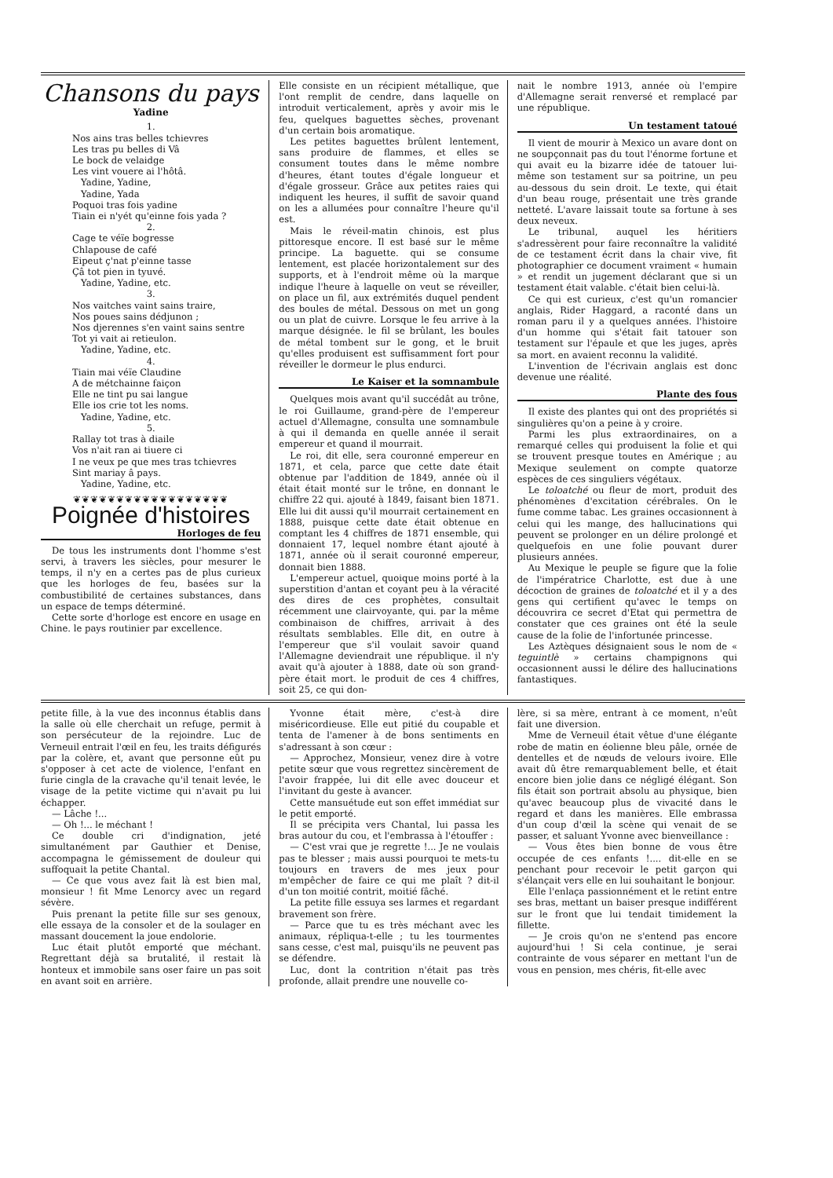Chansons du pays
Yadine
1.
Nos ains tras belles tchievres
Les tras pu belles di Vâ
Le bock de velaidge
Les vint vouere ai l'hôtâ.
Yadine, Yadine,
Yadine, Yada
Poquoi tras fois yadine
Tiain ei n'yét qu'einne fois yada ?
2.
Cage te véïe bogresse
Chlapouse de café
Eipeut ç'nat p'einne tasse
Çâ tot pien in tyuvé.
Yadine, Yadine, etc.
3.
Nos vaitches vaint sains traire,
Nos poues sains dédjunon ;
Nos djerennes s'en vaint sains sentre
Tot yi vait ai retieulon.
Yadine, Yadine, etc.
4.
Tiain mai véïe Claudine
A de métchainne faiçon
Elle ne tint pu sai langue
Elle ios crie tot les noms.
Yadine, Yadine, etc.
5.
Rallay tot tras à diaile
Vos n'ait ran ai tiuere ci
I ne veux pe que mes tras tchievres
Sint mariay â pays.
Yadine, Yadine, etc.
❦❦❦❦❦❦❦❦❦❦❦❦❦❦❦❦❦❦
Poignée d'histoires
Horloges de feu
De tous les instruments dont l'homme s'est servi, à travers les siècles, pour mesurer le temps, il n'y en a certes pas de plus curieux que les horloges de feu, basées sur la combustibilité de certaines substances, dans un espace de temps déterminé.
Cette sorte d'horloge est encore en usage en Chine. le pays routinier par excellence.
Elle consiste en un récipient métallique, que l'ont remplit de cendre, dans laquelle on introduit verticalement, après y avoir mis le feu, quelques baguettes sèches, provenant d'un certain bois aromatique.
Les petites baguettes brûlent lentement, sans produire de flammes, et elles se consument toutes dans le même nombre d'heures, étant toutes d'égale longueur et d'égale grosseur. Grâce aux petites raies qui indiquent les heures, il suffit de savoir quand on les a allumées pour connaître l'heure qu'il est.
Mais le réveil-matin chinois, est plus pittoresque encore. Il est basé sur le même principe. La baguette. qui se consume lentement, est placée horizontalement sur des supports, et à l'endroit même où la marque indique l'heure à laquelle on veut se réveiller, on place un fil, aux extrémités duquel pendent des boules de métal. Dessous on met un gong ou un plat de cuivre. Lorsque le feu arrive à la marque désignée. le fil se brûlant, les boules de métal tombent sur le gong, et le bruit qu'elles produisent est suffisamment fort pour réveiller le dormeur le plus endurci.
Le Kaiser et la somnambule
Quelques mois avant qu'il succédât au trône, le roi Guillaume, grand-père de l'empereur actuel d'Allemagne, consulta une somnambule à qui il demanda en quelle année il serait empereur et quand il mourrait.
Le roi, dit elle, sera couronné empereur en 1871, et cela, parce que cette date était obtenue par l'addition de 1849, année où il était était monté sur le trône, en donnant le chiffre 22 qui. ajouté à 1849, faisant bien 1871. Elle lui dit aussi qu'il mourrait certainement en 1888, puisque cette date était obtenue en comptant les 4 chiffres de 1871 ensemble, qui donnaient 17, lequel nombre étant ajouté à 1871, année où il serait couronné empereur, donnait bien 1888.
L'empereur actuel, quoique moins porté à la superstition d'antan et coyant peu à la véracité des dires de ces prophètes, consultait récemment une clairvoyante, qui. par la même combinaison de chiffres, arrivait à des résultats semblables. Elle dit, en outre à l'empereur que s'il voulait savoir quand l'Allemagne deviendrait une république. il n'y avait qu'à ajouter à 1888, date où son grand-père était mort. le produit de ces 4 chiffres, soit 25, ce qui don-
nait le nombre 1913, année où l'empire d'Allemagne serait renversé et remplacé par une république.
Un testament tatoué
Il vient de mourir à Mexico un avare dont on ne soupçonnait pas du tout l'énorme fortune et qui avait eu la bizarre idée de tatouer lui-même son testament sur sa poitrine, un peu au-dessous du sein droit. Le texte, qui était d'un beau rouge, présentait une très grande netteté. L'avare laissait toute sa fortune à ses deux neveux.
Le tribunal, auquel les héritiers s'adressèrent pour faire reconnaître la validité de ce testament écrit dans la chair vive, fit photographier ce document vraiment « humain » et rendit un jugement déclarant que si un testament était valable. c'était bien celui-là.
Ce qui est curieux, c'est qu'un romancier anglais, Rider Haggard, a raconté dans un roman paru il y a quelques années. l'histoire d'un homme qui s'était fait tatouer son testament sur l'épaule et que les juges, après sa mort. en avaient reconnu la validité.
L'invention de l'écrivain anglais est donc devenue une réalité.
Plante des fous
Il existe des plantes qui ont des propriétés si singulières qu'on a peine à y croire.
Parmi les plus extraordinaires, on a remarqué celles qui produisent la folie et qui se trouvent presque toutes en Amérique ; au Mexique seulement on compte quatorze espèces de ces singuliers végétaux.
Le toloatché ou fleur de mort, produit des phénomènes d'excitation cérébrales. On le fume comme tabac. Les graines occasionnent à celui qui les mange, des hallucinations qui peuvent se prolonger en un délire prolongé et quelquefois en une folie pouvant durer plusieurs années.
Au Mexique le peuple se figure que la folie de l'impératrice Charlotte, est due à une décoction de graines de toloatché et il y a des gens qui certifient qu'avec le temps on découvrira ce secret d'Etat qui permettra de constater que ces graines ont été la seule cause de la folie de l'infortunée princesse.
Les Aztèques désignaient sous le nom de « teguintlè » certains champignons qui occasionnent aussi le délire des hallucinations fantastiques.
petite fille, à la vue des inconnus établis dans la salle où elle cherchait un refuge, permit à son persécuteur de la rejoindre. Luc de Verneuil entrait l'œil en feu, les traits défigurés par la colère, et, avant que personne eût pu s'opposer à cet acte de violence, l'enfant en furie cingla de la cravache qu'il tenait levée, le visage de la petite victime qui n'avait pu lui échapper.
— Lâche !...
— Oh !... le méchant !
Ce double cri d'indignation, jeté simultanément par Gauthier et Denise, accompagna le gémissement de douleur qui suffoquait la petite Chantal.
— Ce que vous avez fait là est bien mal, monsieur ! fit Mme Lenorcy avec un regard sévère.
Puis prenant la petite fille sur ses genoux, elle essaya de la consoler et de la soulager en massant doucement la joue endolorie.
Luc était plutôt emporté que méchant. Regrettant déjà sa brutalité, il restait là honteux et immobile sans oser faire un pas soit en avant soit en arrière.
Yvonne était mère, c'est-à dire miséricordieuse. Elle eut pitié du coupable et tenta de l'amener à de bons sentiments en s'adressant à son cœur :
— Approchez, Monsieur, venez dire à votre petite sœur que vous regrettez sincèrement de l'avoir frappée, lui dit elle avec douceur et l'invitant du geste à avancer.
Cette mansuétude eut son effet immédiat sur le petit emporté.
Il se précipita vers Chantal, lui passa les bras autour du cou, et l'embrassa à l'étouffer :
— C'est vrai que je regrette !... Je ne voulais pas te blesser ; mais aussi pourquoi te mets-tu toujours en travers de mes jeux pour m'empêcher de faire ce qui me plaît ? dit-il d'un ton moitié contrit, moitié fâché.
La petite fille essuya ses larmes et regardant bravement son frère.
— Parce que tu es très méchant avec les animaux, répliqua-t-elle ; tu les tourmentes sans cesse, c'est mal, puisqu'ils ne peuvent pas se défendre.
Luc, dont la contrition n'était pas très profonde, allait prendre une nouvelle co-
lère, si sa mère, entrant à ce moment, n'eût fait une diversion.
Mme de Verneuil était vêtue d'une élégante robe de matin en éolienne bleu pâle, ornée de dentelles et de nœuds de velours ivoire. Elle avait dû être remarquablement belle, et était encore bien jolie dans ce négligé élégant. Son fils était son portrait absolu au physique, bien qu'avec beaucoup plus de vivacité dans le regard et dans les manières. Elle embrassa d'un coup d'œil la scène qui venait de se passer, et saluant Yvonne avec bienveillance :
— Vous êtes bien bonne de vous être occupée de ces enfants !.... dit-elle en se penchant pour recevoir le petit garçon qui s'élançait vers elle en lui souhaitant le bonjour.
Elle l'enlaça passionnément et le retint entre ses bras, mettant un baiser presque indifférent sur le front que lui tendait timidement la fillette.
— Je crois qu'on ne s'entend pas encore aujourd'hui ! Si cela continue, je serai contrainte de vous séparer en mettant l'un de vous en pension, mes chéris, fit-elle avec